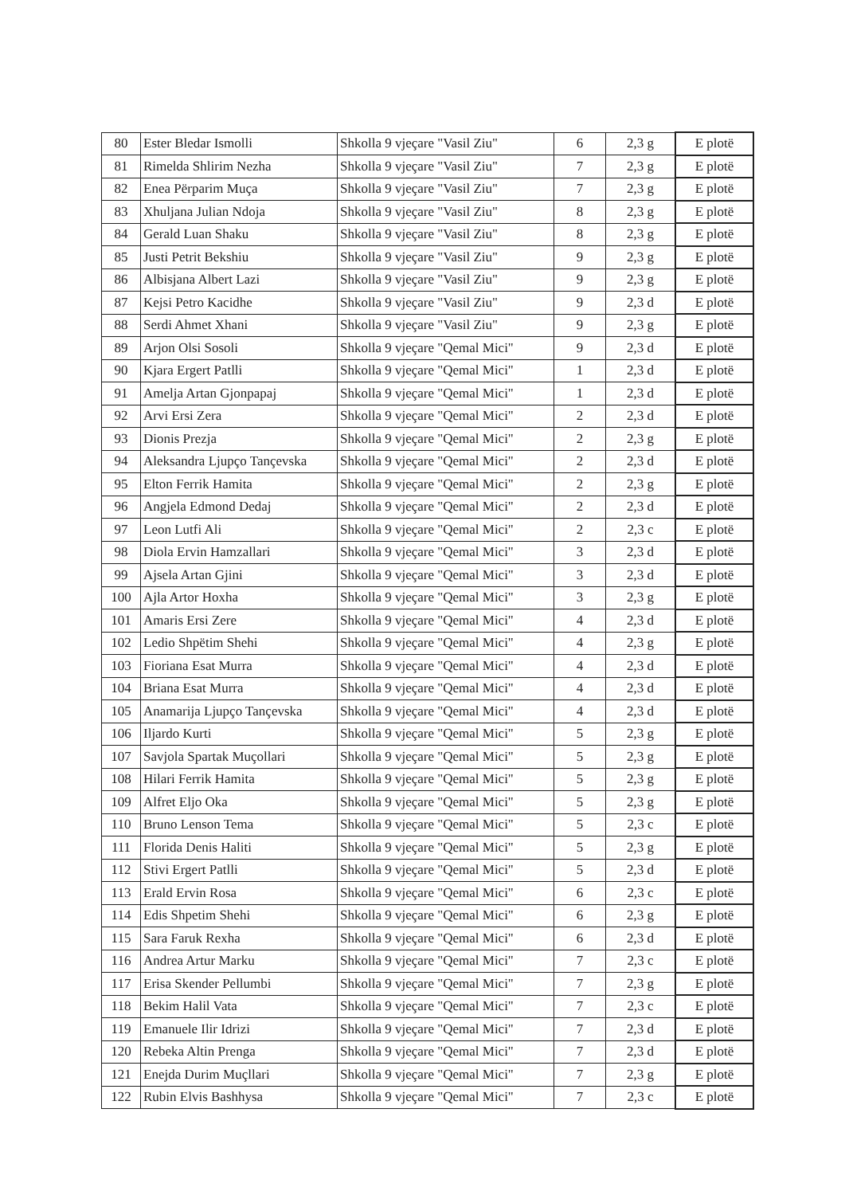| 80 | Ester Bledar Ismolli | Shkolla 9 vjeçare "Vasil Ziu" | 6 | 2,3 g | E plotë |
| 81 | Rimelda Shlirim Nezha | Shkolla 9 vjeçare "Vasil Ziu" | 7 | 2,3 g | E plotë |
| 82 | Enea Përparim Muça | Shkolla 9 vjeçare "Vasil Ziu" | 7 | 2,3 g | E plotë |
| 83 | Xhuljana Julian Ndoja | Shkolla 9 vjeçare "Vasil Ziu" | 8 | 2,3 g | E plotë |
| 84 | Gerald Luan Shaku | Shkolla 9 vjeçare "Vasil Ziu" | 8 | 2,3 g | E plotë |
| 85 | Justi Petrit Bekshiu | Shkolla 9 vjeçare "Vasil Ziu" | 9 | 2,3 g | E plotë |
| 86 | Albisjana Albert Lazi | Shkolla 9 vjeçare "Vasil Ziu" | 9 | 2,3 g | E plotë |
| 87 | Kejsi Petro Kacidhe | Shkolla 9 vjeçare "Vasil Ziu" | 9 | 2,3 d | E plotë |
| 88 | Serdi Ahmet Xhani | Shkolla 9 vjeçare "Vasil Ziu" | 9 | 2,3 g | E plotë |
| 89 | Arjon Olsi Sosoli | Shkolla 9 vjeçare "Qemal Mici" | 9 | 2,3 d | E plotë |
| 90 | Kjara Ergert Patlli | Shkolla 9 vjeçare "Qemal Mici" | 1 | 2,3 d | E plotë |
| 91 | Amelja Artan Gjonpapaj | Shkolla 9 vjeçare "Qemal Mici" | 1 | 2,3 d | E plotë |
| 92 | Arvi Ersi Zera | Shkolla 9 vjeçare "Qemal Mici" | 2 | 2,3 d | E plotë |
| 93 | Dionis Prezja | Shkolla 9 vjeçare "Qemal Mici" | 2 | 2,3 g | E plotë |
| 94 | Aleksandra Ljupço Tançevska | Shkolla 9 vjeçare "Qemal Mici" | 2 | 2,3 d | E plotë |
| 95 | Elton Ferrik Hamita | Shkolla 9 vjeçare "Qemal Mici" | 2 | 2,3 g | E plotë |
| 96 | Angjela Edmond Dedaj | Shkolla 9 vjeçare "Qemal Mici" | 2 | 2,3 d | E plotë |
| 97 | Leon Lutfi Ali | Shkolla 9 vjeçare "Qemal Mici" | 2 | 2,3 c | E plotë |
| 98 | Diola Ervin Hamzallari | Shkolla 9 vjeçare "Qemal Mici" | 3 | 2,3 d | E plotë |
| 99 | Ajsela Artan Gjini | Shkolla 9 vjeçare "Qemal Mici" | 3 | 2,3 d | E plotë |
| 100 | Ajla Artor Hoxha | Shkolla 9 vjeçare "Qemal Mici" | 3 | 2,3 g | E plotë |
| 101 | Amaris Ersi Zere | Shkolla 9 vjeçare "Qemal Mici" | 4 | 2,3 d | E plotë |
| 102 | Ledio Shpëtim Shehi | Shkolla 9 vjeçare "Qemal Mici" | 4 | 2,3 g | E plotë |
| 103 | Fioriana Esat Murra | Shkolla 9 vjeçare "Qemal Mici" | 4 | 2,3 d | E plotë |
| 104 | Briana Esat Murra | Shkolla 9 vjeçare "Qemal Mici" | 4 | 2,3 d | E plotë |
| 105 | Anamarija Ljupço Tançevska | Shkolla 9 vjeçare "Qemal Mici" | 4 | 2,3 d | E plotë |
| 106 | Iljardo Kurti | Shkolla 9 vjeçare "Qemal Mici" | 5 | 2,3 g | E plotë |
| 107 | Savjola Spartak Muçollari | Shkolla 9 vjeçare "Qemal Mici" | 5 | 2,3 g | E plotë |
| 108 | Hilari Ferrik Hamita | Shkolla 9 vjeçare "Qemal Mici" | 5 | 2,3 g | E plotë |
| 109 | Alfret Eljo Oka | Shkolla 9 vjeçare "Qemal Mici" | 5 | 2,3 g | E plotë |
| 110 | Bruno Lenson Tema | Shkolla 9 vjeçare "Qemal Mici" | 5 | 2,3 c | E plotë |
| 111 | Florida Denis Haliti | Shkolla 9 vjeçare "Qemal Mici" | 5 | 2,3 g | E plotë |
| 112 | Stivi Ergert Patlli | Shkolla 9 vjeçare "Qemal Mici" | 5 | 2,3 d | E plotë |
| 113 | Erald Ervin Rosa | Shkolla 9 vjeçare "Qemal Mici" | 6 | 2,3 c | E plotë |
| 114 | Edis Shpetim Shehi | Shkolla 9 vjeçare "Qemal Mici" | 6 | 2,3 g | E plotë |
| 115 | Sara Faruk Rexha | Shkolla 9 vjeçare "Qemal Mici" | 6 | 2,3 d | E plotë |
| 116 | Andrea Artur Marku | Shkolla 9 vjeçare "Qemal Mici" | 7 | 2,3 c | E plotë |
| 117 | Erisa Skender Pellumbi | Shkolla 9 vjeçare "Qemal Mici" | 7 | 2,3 g | E plotë |
| 118 | Bekim Halil Vata | Shkolla 9 vjeçare "Qemal Mici" | 7 | 2,3 c | E plotë |
| 119 | Emanuele Ilir Idrizi | Shkolla 9 vjeçare "Qemal Mici" | 7 | 2,3 d | E plotë |
| 120 | Rebeka Altin Prenga | Shkolla 9 vjeçare "Qemal Mici" | 7 | 2,3 d | E plotë |
| 121 | Enejda Durim Muçllari | Shkolla 9 vjeçare "Qemal Mici" | 7 | 2,3 g | E plotë |
| 122 | Rubin Elvis Bashhysa | Shkolla 9 vjeçare "Qemal Mici" | 7 | 2,3 c | E plotë |